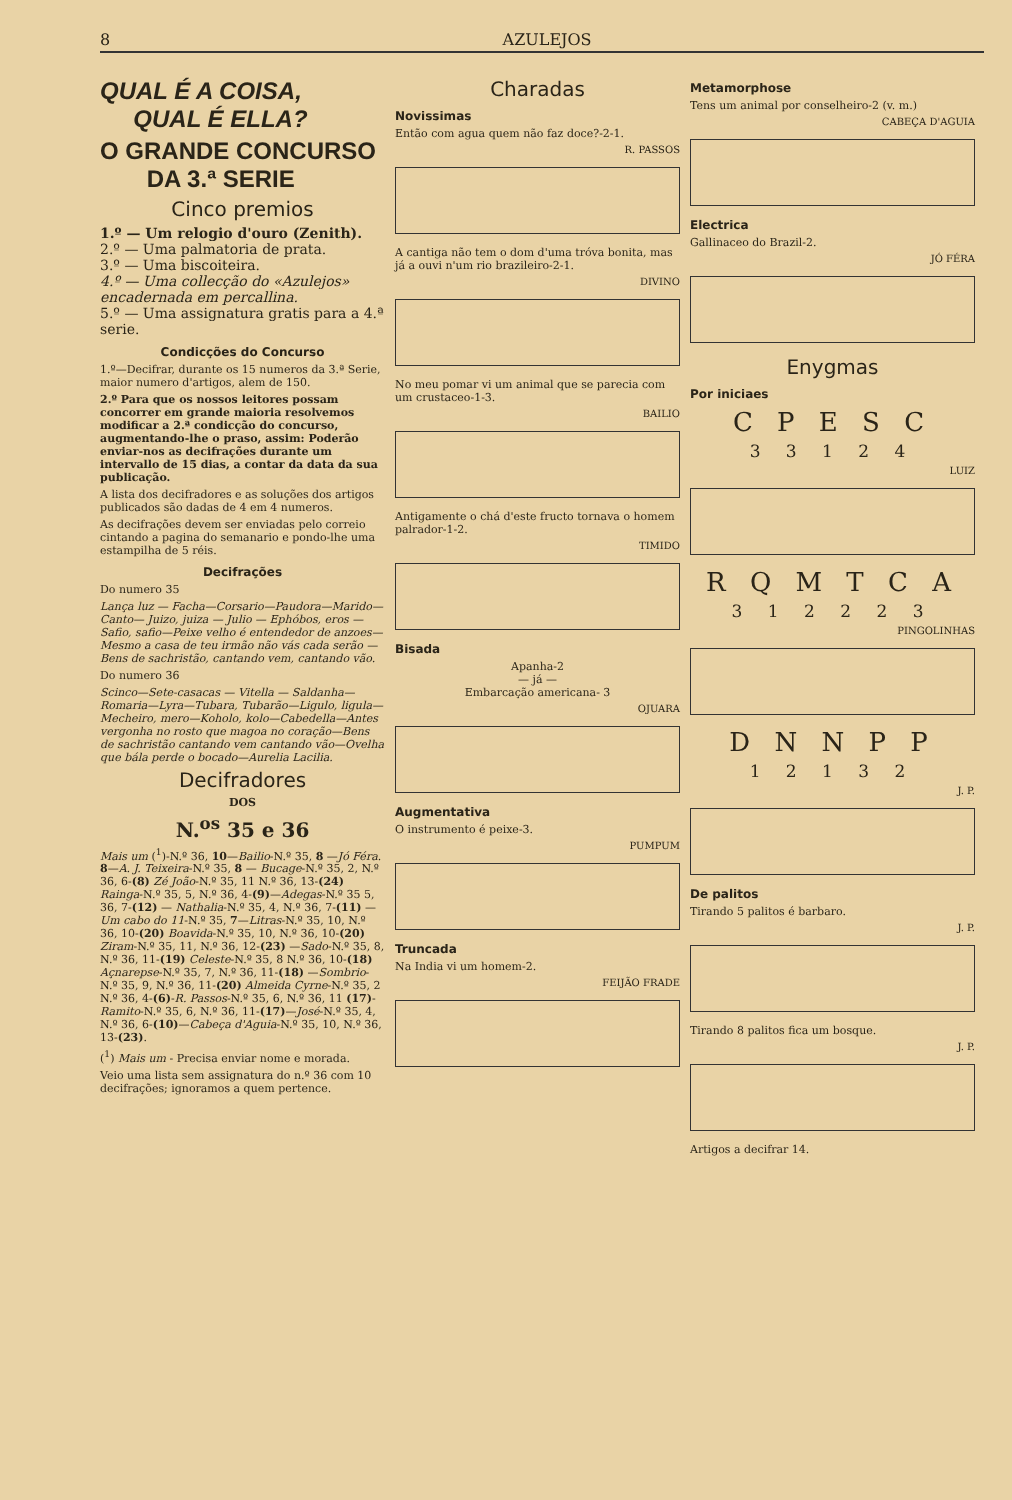8 AZULEJOS
QUAL É A COISA,
QUAL É ELLA?
O GRANDE CONCURSO
DA 3.ª SERIE
Cinco premios
1.º — Um relogio d'ouro (Zenith).
2.º — Uma palmatoria de prata.
3.º — Uma biscoiteira.
4.º — Uma collecção do «Azulejos» encadernada em percallina.
5.º — Uma assignatura gratis para a 4.ª serie.
Condicções do Concurso
1.º—Decifrar, durante os 15 numeros da 3.ª Serie, maior numero d'artigos, alem de 150.
2.º Para que os nossos leitores possam concorrer em grande maioria resolvemos modificar a 2.ª condicção do concurso, augmentando-lhe o praso, assim: Poderão enviar-nos as decifrações durante um intervallo de 15 dias, a contar da data da sua publicação.
A lista dos decifradores e as soluções dos artigos publicados são dadas de 4 em 4 numeros.
As decifrações devem ser enviadas pelo correio cintando a pagina do semanario e pondo-lhe uma estampilha de 5 réis.
Decifrações
Do numero 35
Lança luz — Facha—Corsario—Paudora—Marido—Canto— Juizo, juiza — Julio — Ephóbos, eros —Safio, safio—Peixe velho é entendedor de anzoes—Mesmo a casa de teu irmão não vás cada serão — Bens de sachristão, cantando vem, cantando vão.
Do numero 36
Scinco—Sete-casacas — Vitella — Saldanha—Romaria—Lyra—Tubara, Tubarão—Ligulo, ligula—Mecheiro, mero—Koholo, kolo—Cabedella—Antes vergonha no rosto que magoa no coração—Bens de sachristão cantando vem cantando vão—Ovelha que bála perde o bocado—Aurelia Lacilia.
Decifradores
DOS
N.<sup>os</sup> 35 e 36
Mais um (<sup>1</sup>)-N.º 36, 10—Bailio-N.º 35, 8 —Jó Féra. 8—A. J. Teixeira-N.º 35, 8 — Bucage-N.º 35, 2, N.º 36, 6-(8) Zé João-N.º 35, 11 N.º 36, 13-(24) Rainga-N.º 35, 5, N.º 36, 4-(9)—Adegas-N.º 35 5, 36, 7-(12) — Nathalia-N.º 35, 4, N.º 36, 7-(11) —Um cabo do 11-N.º 35, 7—Litras-N.º 35, 10, N.º 36, 10-(20) Boavida-N.º 35, 10, N.º 36, 10-(20) Ziram-N.º 35, 11, N.º 36, 12-(23) —Sado-N.º 35, 8, N.º 36, 11-(19) Celeste-N.º 35, 8 N.º 36, 10-(18) Açnarepse-N.º 35, 7, N.º 36, 11-(18) —Sombrio-N.º 35, 9, N.º 36, 11-(20) Almeida Cyrne-N.º 35, 2 N.º 36, 4-(6)-R. Passos-N.º 35, 6, N.º 36, 11 (17)-Ramito-N.º 35, 6, N.º 36, 11-(17)—José-N.º 35, 4, N.º 36, 6-(10)—Cabeça d'Aguia-N.º 35, 10, N.º 36, 13-(23).
(<sup>1</sup>) Mais um - Precisa enviar nome e morada.
Veio uma lista sem assignatura do n.º 36 com 10 decifrações; ignoramos a quem pertence.
Charadas
Novissimas
Então com agua quem não faz doce?-2-1.
R. PASSOS
A cantiga não tem o dom d'uma tróva bonita, mas já a ouvi n'um rio brazileiro-2-1.
DIVINO
No meu pomar vi um animal que se parecia com um crustaceo-1-3.
BAILIO
Antigamente o chá d'este fructo tornava o homem palrador-1-2.
TIMIDO
Bisada
Apanha-2
— já —
Embarcação americana- 3
OJUARA
Augmentativa
O instrumento é peixe-3.
PUMPUM
Truncada
Na India vi um homem-2.
FEIJÃO FRADE
Metamorphose
Tens um animal por conselheiro-2 (v. m.)
CABEÇA D'AGUIA
Electrica
Gallinaceo do Brazil-2.
JÓ FÉRA
Enygmas
Por iniciaes
C P E S C
3 3 1 2 4
LUIZ
R Q M T C A
3 1 2 2 2 3
PINGOLINHAS
D N N P P
1 2 1 3 2
J. P.
De palitos
Tirando 5 palitos é barbaro.
J. P.
Tirando 8 palitos fica um bosque.
J. P.
Artigos a decifrar 14.